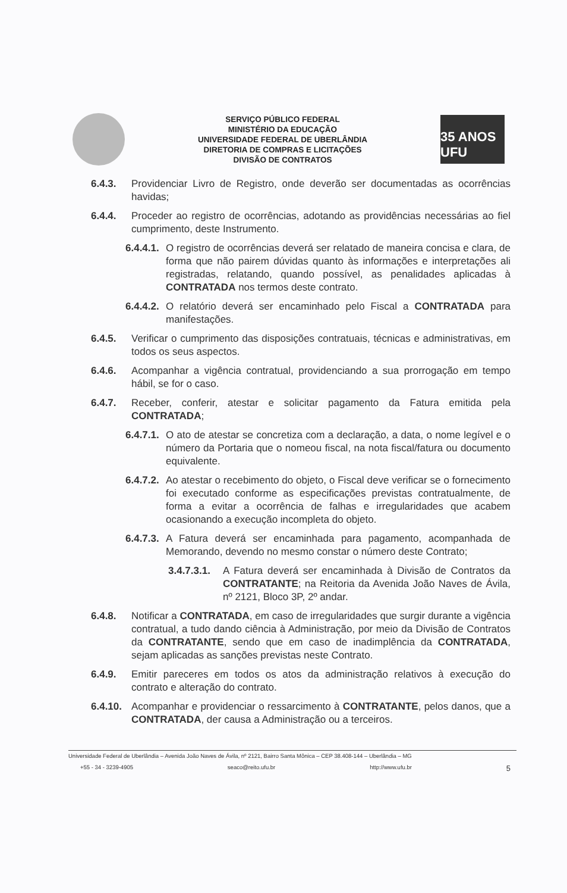SERVIÇO PÚBLICO FEDERAL
MINISTÉRIO DA EDUCAÇÃO
UNIVERSIDADE FEDERAL DE UBERLÂNDIA
DIRETORIA DE COMPRAS E LICITAÇÕES
DIVISÃO DE CONTRATOS
35 ANOS UFU
6.4.3. Providenciar Livro de Registro, onde deverão ser documentadas as ocorrências havidas;
6.4.4. Proceder ao registro de ocorrências, adotando as providências necessárias ao fiel cumprimento, deste Instrumento.
6.4.4.1. O registro de ocorrências deverá ser relatado de maneira concisa e clara, de forma que não pairem dúvidas quanto às informações e interpretações ali registradas, relatando, quando possível, as penalidades aplicadas à CONTRATADA nos termos deste contrato.
6.4.4.2. O relatório deverá ser encaminhado pelo Fiscal a CONTRATADA para manifestações.
6.4.5. Verificar o cumprimento das disposições contratuais, técnicas e administrativas, em todos os seus aspectos.
6.4.6. Acompanhar a vigência contratual, providenciando a sua prorrogação em tempo hábil, se for o caso.
6.4.7. Receber, conferir, atestar e solicitar pagamento da Fatura emitida pela CONTRATADA;
6.4.7.1. O ato de atestar se concretiza com a declaração, a data, o nome legível e o número da Portaria que o nomeou fiscal, na nota fiscal/fatura ou documento equivalente.
6.4.7.2. Ao atestar o recebimento do objeto, o Fiscal deve verificar se o fornecimento foi executado conforme as especificações previstas contratualmente, de forma a evitar a ocorrência de falhas e irregularidades que acabem ocasionando a execução incompleta do objeto.
6.4.7.3. A Fatura deverá ser encaminhada para pagamento, acompanhada de Memorando, devendo no mesmo constar o número deste Contrato;
3.4.7.3.1. A Fatura deverá ser encaminhada à Divisão de Contratos da CONTRATANTE; na Reitoria da Avenida João Naves de Ávila, nº 2121, Bloco 3P, 2º andar.
6.4.8. Notificar a CONTRATADA, em caso de irregularidades que surgir durante a vigência contratual, a tudo dando ciência à Administração, por meio da Divisão de Contratos da CONTRATANTE, sendo que em caso de inadimplência da CONTRATADA, sejam aplicadas as sanções previstas neste Contrato.
6.4.9. Emitir pareceres em todos os atos da administração relativos à execução do contrato e alteração do contrato.
6.4.10. Acompanhar e providenciar o ressarcimento à CONTRATANTE, pelos danos, que a CONTRATADA, der causa a Administração ou a terceiros.
Universidade Federal de Uberlândia – Avenida João Naves de Ávila, nº 2121, Bairro Santa Mônica – CEP 38.408-144 – Uberlândia – MG
+55 - 34 - 3239-4905 seaco@reito.ufu.br http://www.ufu.br 5